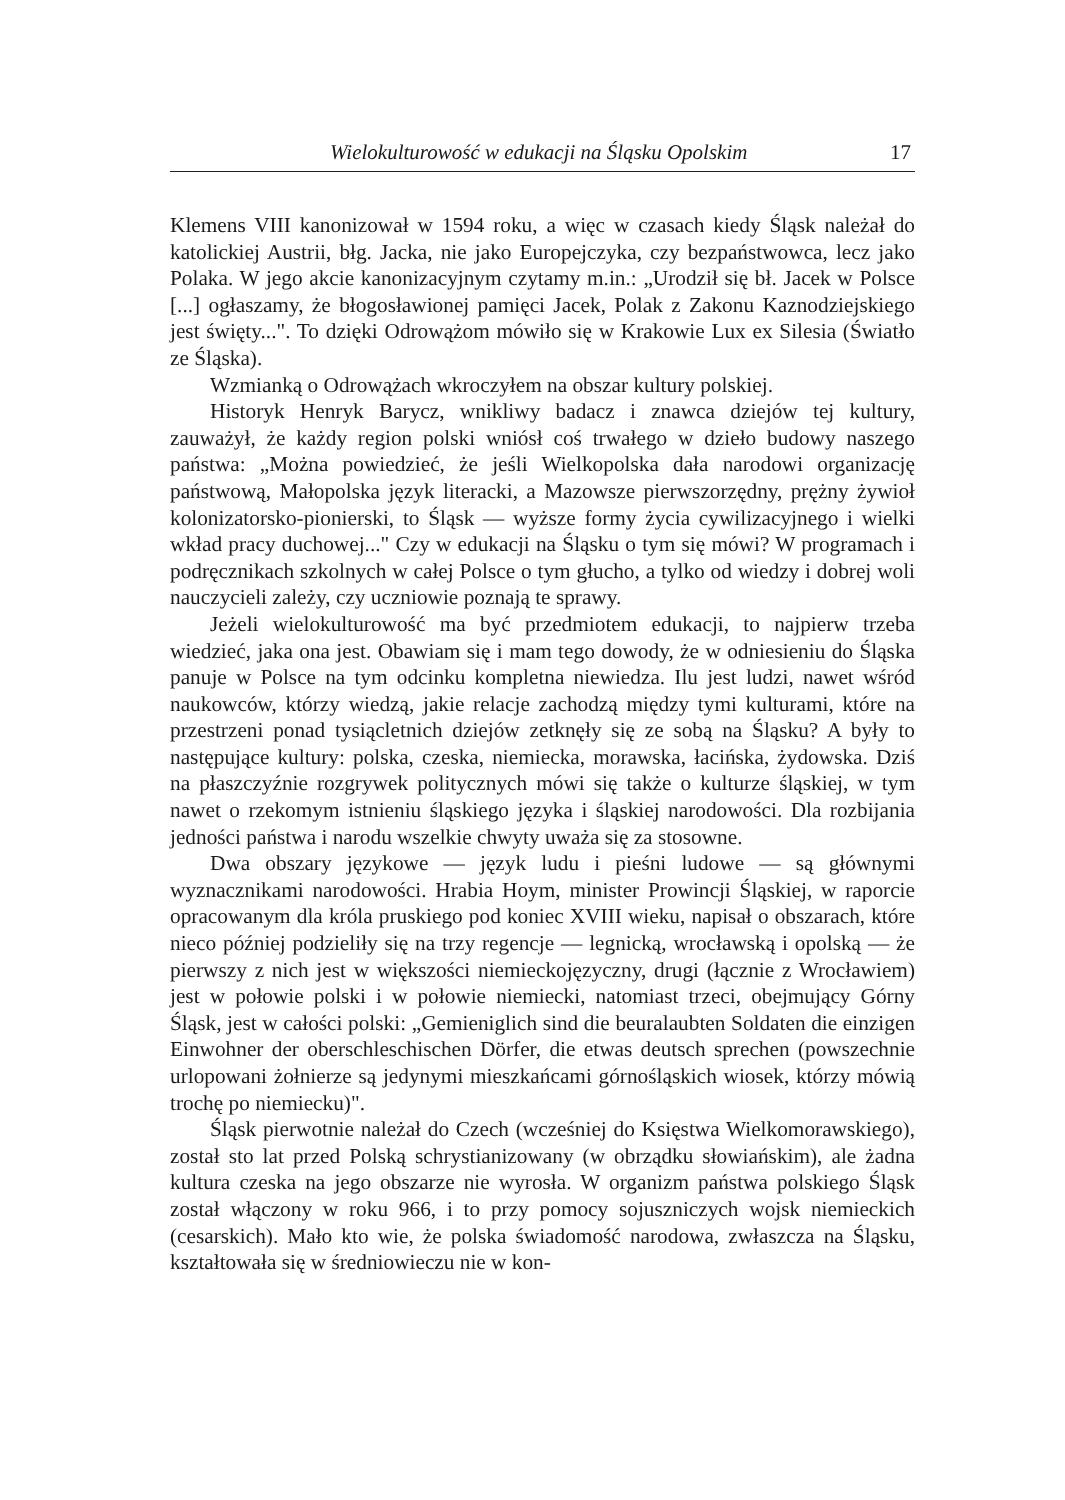Wielokulturowość w edukacji na Śląsku Opolskim 17
Klemens VIII kanonizował w 1594 roku, a więc w czasach kiedy Śląsk należał do katolickiej Austrii, błg. Jacka, nie jako Europejczyka, czy bezpaństwowca, lecz jako Polaka. W jego akcie kanonizacyjnym czytamy m.in.: „Urodził się bł. Jacek w Polsce [...] ogłaszamy, że błogosławionej pamięci Jacek, Polak z Zakonu Kaznodziejskiego jest święty...". To dzięki Odrowążom mówiło się w Krakowie Lux ex Silesia (Światło ze Śląska).
Wzmianką o Odrowążach wkroczyłem na obszar kultury polskiej.
Historyk Henryk Barycz, wnikliwy badacz i znawca dziejów tej kultury, zauważył, że każdy region polski wniósł coś trwałego w dzieło budowy naszego państwa: „Można powiedzieć, że jeśli Wielkopolska dała narodowi organizację państwową, Małopolska język literacki, a Mazowsze pierwszorzędny, prężny żywioł kolonizatorsko-pionierski, to Śląsk — wyższe formy życia cywilizacyjnego i wielki wkład pracy duchowej..." Czy w edukacji na Śląsku o tym się mówi? W programach i podręcznikach szkolnych w całej Polsce o tym głucho, a tylko od wiedzy i dobrej woli nauczycieli zależy, czy uczniowie poznają te sprawy.
Jeżeli wielokulturowość ma być przedmiotem edukacji, to najpierw trzeba wiedzieć, jaka ona jest. Obawiam się i mam tego dowody, że w odniesieniu do Śląska panuje w Polsce na tym odcinku kompletna niewiedza. Ilu jest ludzi, nawet wśród naukowców, którzy wiedzą, jakie relacje zachodzą między tymi kulturami, które na przestrzeni ponad tysiącletnich dziejów zetknęły się ze sobą na Śląsku? A były to następujące kultury: polska, czeska, niemiecka, morawska, łacińska, żydowska. Dziś na płaszczyźnie rozgrywek politycznych mówi się także o kulturze śląskiej, w tym nawet o rzekomym istnieniu śląskiego języka i śląskiej narodowości. Dla rozbijania jedności państwa i narodu wszelkie chwyty uważa się za stosowne.
Dwa obszary językowe — język ludu i pieśni ludowe — są głównymi wyznacznikami narodowości. Hrabia Hoym, minister Prowincji Śląskiej, w raporcie opracowanym dla króla pruskiego pod koniec XVIII wieku, napisał o obszarach, które nieco później podzieliły się na trzy regencje — legnicką, wrocławską i opolską — że pierwszy z nich jest w większości niemieckojęzyczny, drugi (łącznie z Wrocławiem) jest w połowie polski i w połowie niemiecki, natomiast trzeci, obejmujący Górny Śląsk, jest w całości polski: „Gemieniglich sind die beuralaubten Soldaten die einzigen Einwohner der oberschleschischen Dörfer, die etwas deutsch sprechen (powszechnie urlopowani żołnierze są jedynymi mieszkańcami górnośląskich wiosek, którzy mówią trochę po niemiecku)".
Śląsk pierwotnie należał do Czech (wcześniej do Księstwa Wielkomorawskiego), został sto lat przed Polską schrystianizowany (w obrządku słowiańskim), ale żadna kultura czeska na jego obszarze nie wyrosła. W organizm państwa polskiego Śląsk został włączony w roku 966, i to przy pomocy sojuszniczych wojsk niemieckich (cesarskich). Mało kto wie, że polska świadomość narodowa, zwłaszcza na Śląsku, kształtowała się w średniowieczu nie w kon-